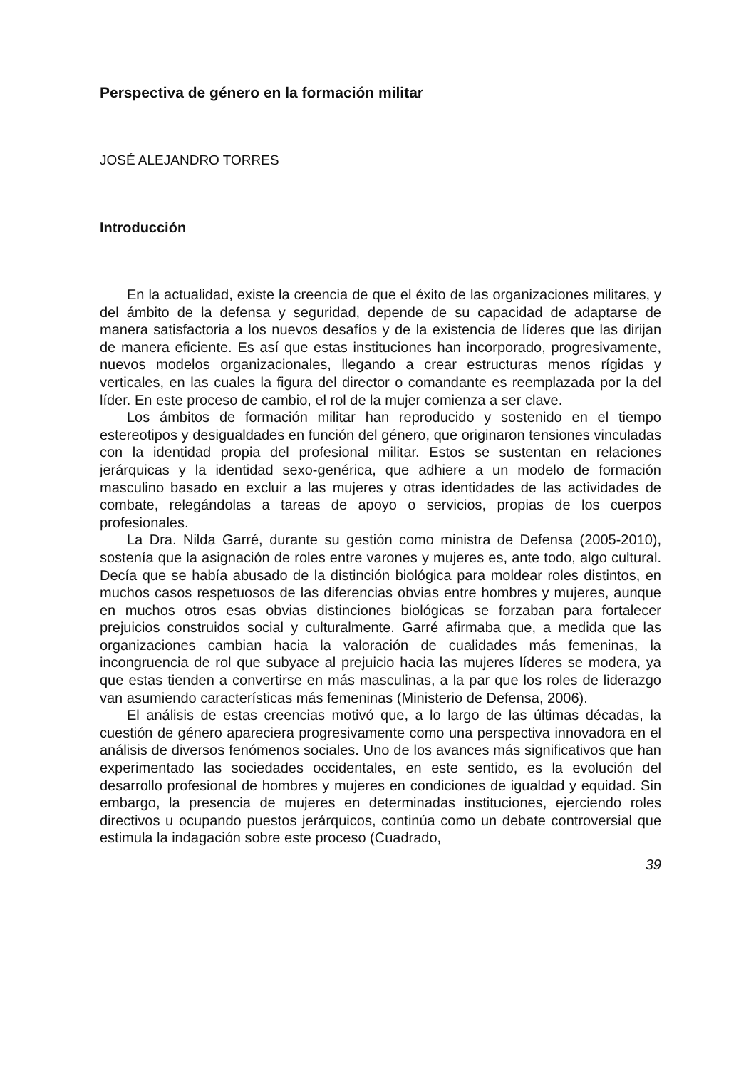Perspectiva de género en la formación militar
JOSÉ ALEJANDRO TORRES
Introducción
En la actualidad, existe la creencia de que el éxito de las organizaciones militares, y del ámbito de la defensa y seguridad, depende de su capacidad de adaptarse de manera satisfactoria a los nuevos desafíos y de la existencia de líderes que las dirijan de manera eficiente. Es así que estas instituciones han incorporado, progresivamente, nuevos modelos organizacionales, llegando a crear estructuras menos rígidas y verticales, en las cuales la figura del director o comandante es reemplazada por la del líder. En este proceso de cambio, el rol de la mujer comienza a ser clave.
Los ámbitos de formación militar han reproducido y sostenido en el tiempo estereotipos y desigualdades en función del género, que originaron tensiones vinculadas con la identidad propia del profesional militar. Estos se sustentan en relaciones jerárquicas y la identidad sexo-genérica, que adhiere a un modelo de formación masculino basado en excluir a las mujeres y otras identidades de las actividades de combate, relegándolas a tareas de apoyo o servicios, propias de los cuerpos profesionales.
La Dra. Nilda Garré, durante su gestión como ministra de Defensa (2005-2010), sostenía que la asignación de roles entre varones y mujeres es, ante todo, algo cultural. Decía que se había abusado de la distinción biológica para moldear roles distintos, en muchos casos respetuosos de las diferencias obvias entre hombres y mujeres, aunque en muchos otros esas obvias distinciones biológicas se forzaban para fortalecer prejuicios construidos social y culturalmente. Garré afirmaba que, a medida que las organizaciones cambian hacia la valoración de cualidades más femeninas, la incongruencia de rol que subyace al prejuicio hacia las mujeres líderes se modera, ya que estas tienden a convertirse en más masculinas, a la par que los roles de liderazgo van asumiendo características más femeninas (Ministerio de Defensa, 2006).
El análisis de estas creencias motivó que, a lo largo de las últimas décadas, la cuestión de género apareciera progresivamente como una perspectiva innovadora en el análisis de diversos fenómenos sociales. Uno de los avances más significativos que han experimentado las sociedades occidentales, en este sentido, es la evolución del desarrollo profesional de hombres y mujeres en condiciones de igualdad y equidad. Sin embargo, la presencia de mujeres en determinadas instituciones, ejerciendo roles directivos u ocupando puestos jerárquicos, continúa como un debate controversial que estimula la indagación sobre este proceso (Cuadrado,
39